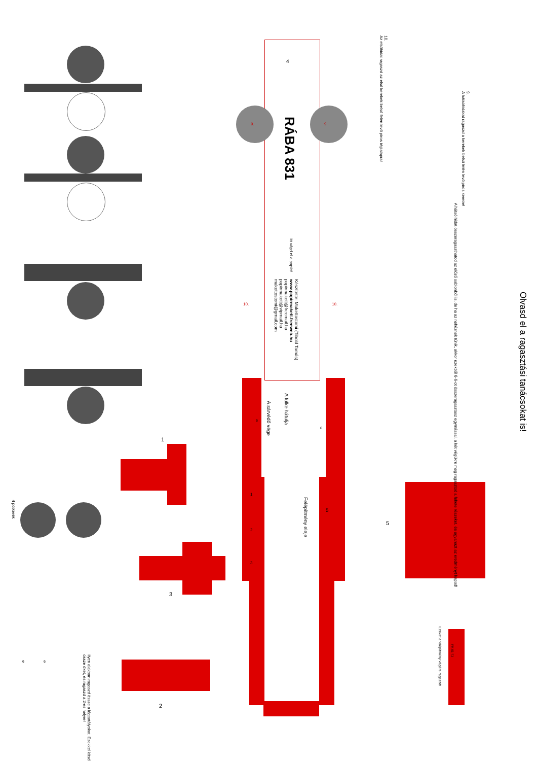Olvasd el a ragasztási tanácsokat is!
RÁBA 831
Itt vágd el a papírt!
Készítette: Makettostomi (Tibold Tamás)
www.papirmakett.freeweb.hu
papirmakett@freemail.hu
papirmakett@vipmail.hu
makettostomi@gmail.com
A fülke hátulja
A sárvédő vége
Felépítmény eleje
9.
A hátsóhidakat ragaszd a kerekek belső felén levő piros keretre!
A hátsó hidat összeragaszthatod az előző sablonból is, de ha az nehéznek tűnik, akkor ezekből 6-6-ot összeragasztasz egymással, a két végükre meg ragasztod a fekete részeket, és ugyanazt az eredményt kapod!
10.
Az elsőhidat ragaszd az első kerekek belső felén levő piros téglalapra!
Ezeket a felépítmény végére ragaszd!
PK 01-73
Ilyen alakban ragaszd össze a légtartályokat. Ezekkel kösd össze őket, és ragaszd a 2-es helyre!
4 pótkerék
1
2
3
5
4
9. 9.
10. 10.
6
6
1
2
3
5
6 6